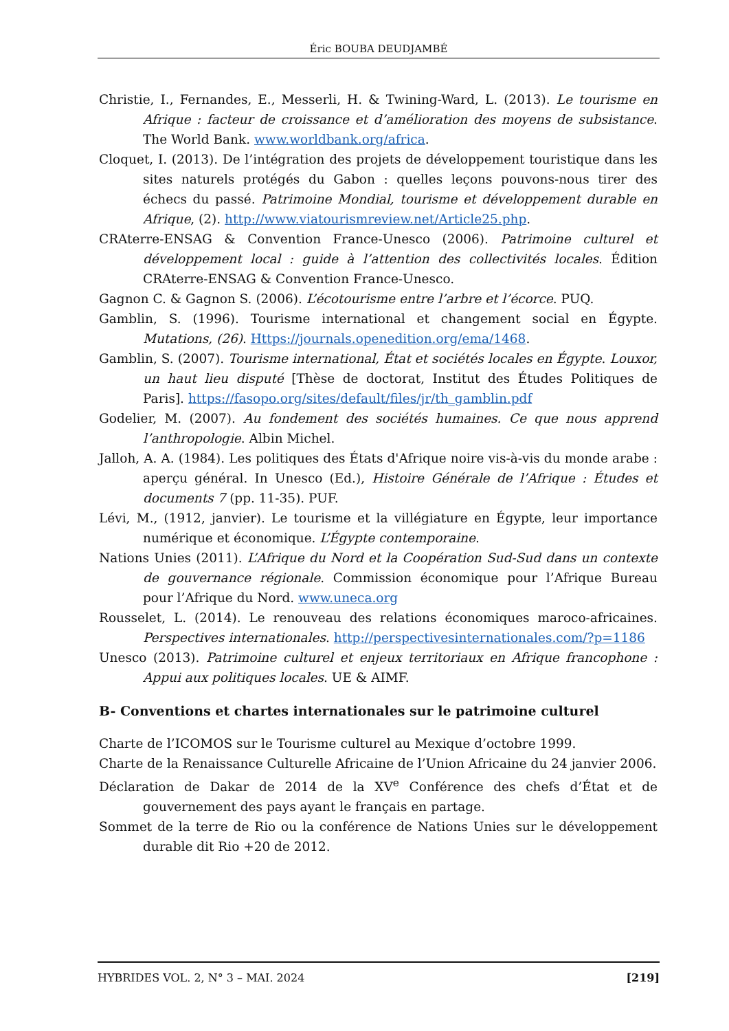Éric BOUBA DEUDJAMBÉ
Christie, I., Fernandes, E., Messerli, H. & Twining-Ward, L. (2013). Le tourisme en Afrique : facteur de croissance et d’amélioration des moyens de subsistance. The World Bank. www.worldbank.org/africa.
Cloquet, I. (2013). De l’intégration des projets de développement touristique dans les sites naturels protégés du Gabon : quelles leçons pouvons-nous tirer des échecs du passé. Patrimoine Mondial, tourisme et développement durable en Afrique, (2). http://www.viatourismreview.net/Article25.php.
CRAterre-ENSAG & Convention France-Unesco (2006). Patrimoine culturel et développement local : guide à l’attention des collectivités locales. Édition CRAterre-ENSAG & Convention France-Unesco.
Gagnon C. & Gagnon S. (2006). L’écotourisme entre l’arbre et l’écorce. PUQ.
Gamblin, S. (1996). Tourisme international et changement social en Égypte. Mutations, (26). Https://journals.openedition.org/ema/1468.
Gamblin, S. (2007). Tourisme international, État et sociétés locales en Égypte. Louxor, un haut lieu disputé [Thèse de doctorat, Institut des Études Politiques de Paris]. https://fasopo.org/sites/default/files/jr/th_gamblin.pdf
Godelier, M. (2007). Au fondement des sociétés humaines. Ce que nous apprend l’anthropologie. Albin Michel.
Jalloh, A. A. (1984). Les politiques des États d'Afrique noire vis-à-vis du monde arabe : aperçu général. In Unesco (Ed.), Histoire Générale de l’Afrique : Études et documents 7 (pp. 11-35). PUF.
Lévi, M., (1912, janvier). Le tourisme et la villégiature en Égypte, leur importance numérique et économique. L’Égypte contemporaine.
Nations Unies (2011). L’Afrique du Nord et la Coopération Sud-Sud dans un contexte de gouvernance régionale. Commission économique pour l’Afrique Bureau pour l’Afrique du Nord. www.uneca.org
Rousselet, L. (2014). Le renouveau des relations économiques maroco-africaines. Perspectives internationales. http://perspectivesinternationales.com/?p=1186
Unesco (2013). Patrimoine culturel et enjeux territoriaux en Afrique francophone : Appui aux politiques locales. UE & AIMF.
B- Conventions et chartes internationales sur le patrimoine culturel
Charte de l’ICOMOS sur le Tourisme culturel au Mexique d’octobre 1999.
Charte de la Renaissance Culturelle Africaine de l’Union Africaine du 24 janvier 2006.
Déclaration de Dakar de 2014 de la XV<sup>e</sup> Conférence des chefs d’État et de gouvernement des pays ayant le français en partage.
Sommet de la terre de Rio ou la conférence de Nations Unies sur le développement durable dit Rio +20 de 2012.
HYBRIDES VOL. 2, N° 3 – MAI. 2024 [219]